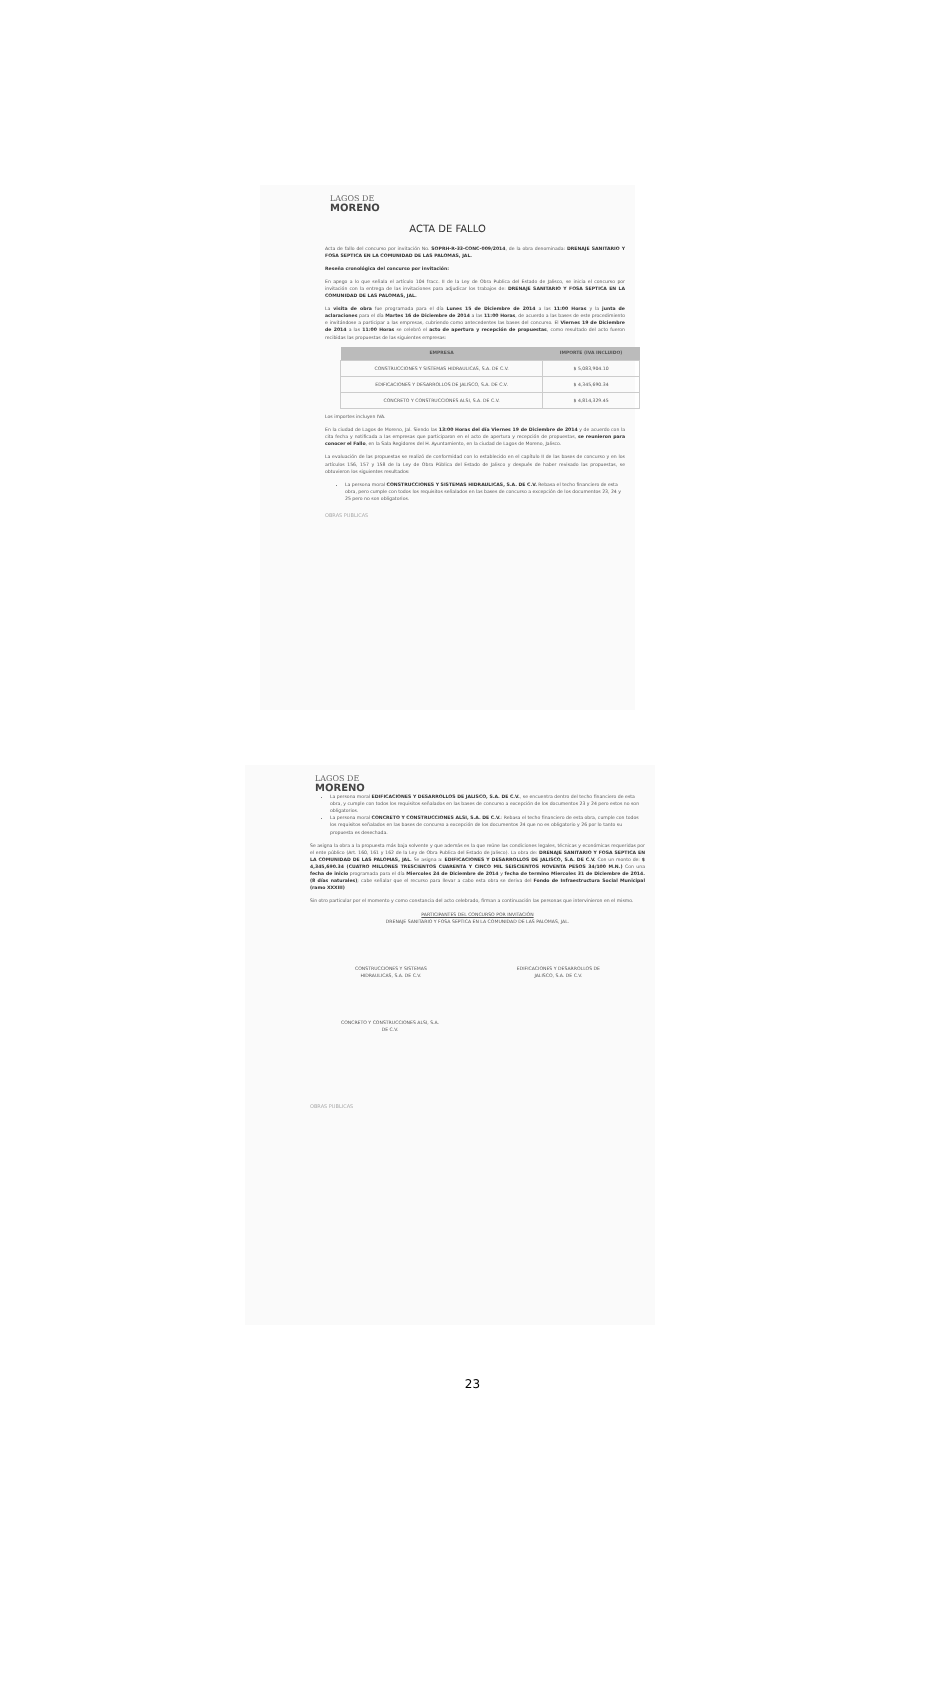LAGOS DE
MORENO
ACTA DE FALLO
Acta de fallo del concurso por invitación No. SOPRH-R-33-CONC-009/2014, de la obra denominada: DRENAJE SANITARIO Y FOSA SEPTICA EN LA COMUNIDAD DE LAS PALOMAS, JAL.
Reseña cronológica del concurso por invitación:
En apego a lo que señala el artículo 104 fracc. II de la Ley de Obra Publica del Estado de Jalisco, se inicia el concurso por invitación con la entrega de las invitaciones para adjudicar los trabajos de: DRENAJE SANITARIO Y FOSA SEPTICA EN LA COMUNIDAD DE LAS PALOMAS, JAL.
La visita de obra fue programada para el día Lunes 15 de Diciembre de 2014 a las 11:00 Horas y la junta de aclaraciones para el día Martes 16 de Diciembre de 2014 a las 11:00 Horas, de acuerdo a las bases de este procedimiento e invitándose a participar a las empresas, cubriendo como antecedentes las bases del concurso. El Viernes 19 de Diciembre de 2014 a las 11:00 Horas se celebró el acto de apertura y recepción de propuestas, como resultado del acto fueron recibidas las propuestas de las siguientes empresas:
| EMPRESA | IMPORTE (IVA INCLUIDO) |
| --- | --- |
| CONSTRUCCIONES Y SISTEMAS HIDRAULICAS, S.A. DE C.V. | $ 5,083,904.10 |
| EDIFICACIONES Y DESARROLLOS DE JALISCO, S.A. DE C.V. | $ 4,345,690.34 |
| CONCRETO Y CONSTRUCCIONES ALSI, S.A. DE C.V. | $ 4,814,329.45 |
Los importes incluyen IVA.
En la ciudad de Lagos de Moreno, Jal. Siendo las 13:00 Horas del día Viernes 19 de Diciembre de 2014 y de acuerdo con la cita fecha y notificada a las empresas que participaron en el acto de apertura y recepción de propuestas, se reunieron para conocer el Fallo, en la Sala Regidores del H. Ayuntamiento, en la ciudad de Lagos de Moreno, Jalisco.
La evaluación de las propuestas se realizó de conformidad con lo establecido en el capítulo II de las bases de concurso y en los artículos 156, 157 y 158 de la Ley de Obra Pública del Estado de Jalisco y después de haber revisado las propuestas, se obtuvieron los siguientes resultados:
La persona moral CONSTRUCCIONES Y SISTEMAS HIDRAULICAS, S.A. DE C.V. Rebasa el techo financiero de esta obra, pero cumple con todos los requisitos señalados en las bases de concurso a excepción de los documentos 23, 24 y 25 pero no son obligatorios.
OBRAS PUBLICAS
LAGOS DE
MORENO
La persona moral EDIFICACIONES Y DESARROLLOS DE JALISCO, S.A. DE C.V., se encuentra dentro del techo financiero de esta obra, y cumple con todos los requisitos señalados en las bases de concurso a excepción de los documentos 23 y 24 pero estos no son obligatorios.
La persona moral CONCRETO Y CONSTRUCCIONES ALSI, S.A. DE C.V.: Rebasa el techo financiero de esta obra, cumple con todos los requisitos señalados en las bases de concurso a excepción de los documentos 24 que no es obligatorio y 26 por lo tanto su propuesta es desechada.
Se asigna la obra a la propuesta más baja solvente y que además es la que reúne las condiciones legales, técnicas y económicas requeridas por el ente público (Art. 160, 161 y 162 de la Ley de Obra Publica del Estado de Jalisco). La obra de: DRENAJE SANITARIO Y FOSA SEPTICA EN LA COMUNIDAD DE LAS PALOMAS, JAL. Se asigna a: EDIFICACIONES Y DESARROLLOS DE JALISCO, S.A. DE C.V. Con un monto de: $ 4,345,690.34 (CUATRO MILLONES TRESCIENTOS CUARENTA Y CINCO MIL SEISCIENTOS NOVENTA PESOS 34/100 M.N.) Con una fecha de inicio programada para el día Miercoles 24 de Diciembre de 2014 y fecha de termino Miercoles 31 de Diciembre de 2014. (8 días naturales); cabe señalar que el recurso para llevar a cabo esta obra se deriva del Fondo de Infraestructura Social Municipal (ramo XXXIII)
Sin otro particular por el momento y como constancia del acto celebrado, firman a continuación las personas que intervinieron en el mismo.
PARTICIPANTES DEL CONCURSO POR INVITACIÓN
DRENAJE SANITARIO Y FOSA SEPTICA EN LA COMUNIDAD DE LAS PALOMAS, JAL.
CONSTRUCCIONES Y SISTEMAS
HIDRAULICAS, S.A. DE C.V.
EDIFICACIONES Y DESARROLLOS DE
JALISCO, S.A. DE C.V.
CONCRETO Y CONSTRUCCIONES ALSI, S.A.
DE C.V.
OBRAS PUBLICAS
23